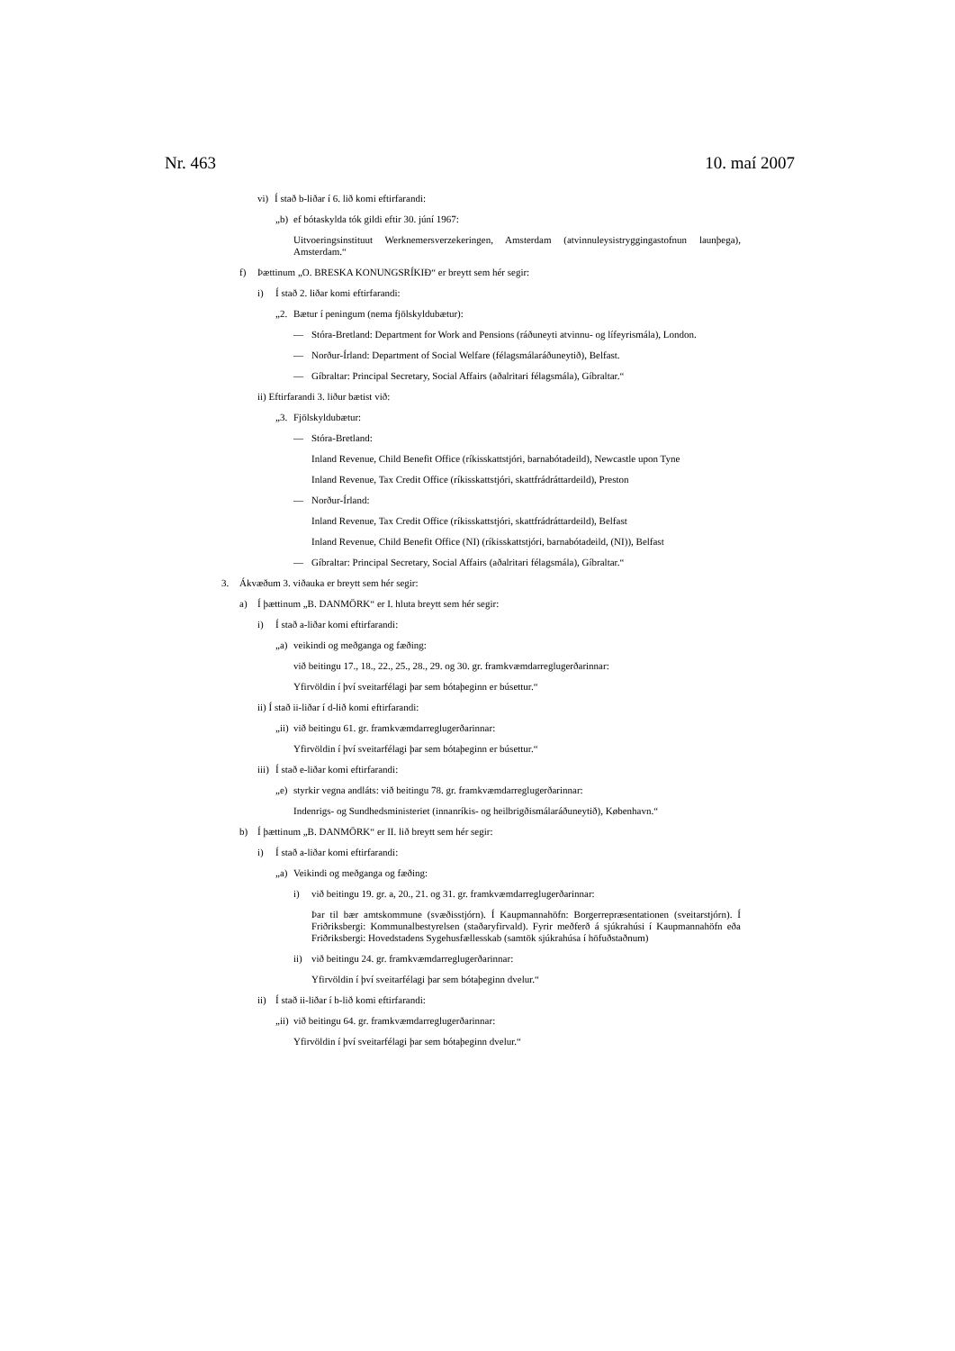Nr. 463 10. maí 2007
vi) Í stað b-liðar í 6. lið komi eftirfarandi:
„b) ef bótaskylda tók gildi eftir 30. júní 1967:
Uitvoeringsinstituut Werknemersverzekeringen, Amsterdam (atvinnuleysistryggingastofnun launþega), Amsterdam.“
f) Þættinum „O. BRESKA KONUNGSRÍKIÐ“ er breytt sem hér segir:
i) Í stað 2. liðar komi eftirfarandi:
„2. Bætur í peningum (nema fjölskyldubætur):
— Stóra-Bretland: Department for Work and Pensions (ráðuneyti atvinnu- og lífeyrismála), London.
— Norður-Írland: Department of Social Welfare (félagsmálaráðuneytið), Belfast.
— Gíbraltar: Principal Secretary, Social Affairs (aðalritari félagsmála), Gíbraltar.“
ii) Eftirfarandi 3. liður bætist við:
„3. Fjölskyldubætur:
— Stóra-Bretland:
Inland Revenue, Child Benefit Office (ríkisskattstjóri, barnabótadeild), Newcastle upon Tyne
Inland Revenue, Tax Credit Office (ríkisskattstjóri, skattfrádráttardeild), Preston
— Norður-Írland:
Inland Revenue, Tax Credit Office (ríkisskattstjóri, skattfrádráttardeild), Belfast
Inland Revenue, Child Benefit Office (NI) (ríkisskattstjóri, barnabótadeild, (NI)), Belfast
— Gíbraltar: Principal Secretary, Social Affairs (aðalritari félagsmála), Gíbraltar.“
3. Ákvæðum 3. viðauka er breytt sem hér segir:
a) Í þættinum „B. DANMÖRK“ er I. hluta breytt sem hér segir:
i) Í stað a-liðar komi eftirfarandi:
„a) veikindi og meðganga og fæðing:
við beitingu 17., 18., 22., 25., 28., 29. og 30. gr. framkvæmdarreglugerðarinnar:
Yfirvöldin í því sveitarfélagi þar sem bótaþeginn er búsettur.“
ii) Í stað ii-liðar í d-lið komi eftirfarandi:
„ii) við beitingu 61. gr. framkvæmdarreglugerðarinnar:
Yfirvöldin í því sveitarfélagi þar sem bótaþeginn er búsettur.“
iii) Í stað e-liðar komi eftirfarandi:
„e) styrkir vegna andláts: við beitingu 78. gr. framkvæmdarreglugerðarinnar:
Indenrigs- og Sundhedsministeriet (innanríkis- og heilbrigðismálaráðuneytið), København.“
b) Í þættinum „B. DANMÖRK“ er II. lið breytt sem hér segir:
i) Í stað a-liðar komi eftirfarandi:
„a) Veikindi og meðganga og fæðing:
i) við beitingu 19. gr. a, 20., 21. og 31. gr. framkvæmdarreglugerðarinnar:
Þar til bær amtskommune (svæðisstjórn). Í Kaupmannahöfn: Borgerrepræsentationen (sveitarstjórn). Í Friðriksbergi: Kommunalbestyrelsen (staðaryfirvald). Fyrir meðferð á sjúkrahúsi í Kaupmannahöfn eða Friðriksbergi: Hovedstadens Sygehusfællesskab (samtök sjúkrahúsa í höfuðstaðnum)
ii) við beitingu 24. gr. framkvæmdarreglugerðarinnar:
Yfirvöldin í því sveitarfélagi þar sem bótaþeginn dvelur.“
ii) Í stað ii-liðar í b-lið komi eftirfarandi:
„ii) við beitingu 64. gr. framkvæmdarreglugerðarinnar:
Yfirvöldin í því sveitarfélagi þar sem bótaþeginn dvelur.“